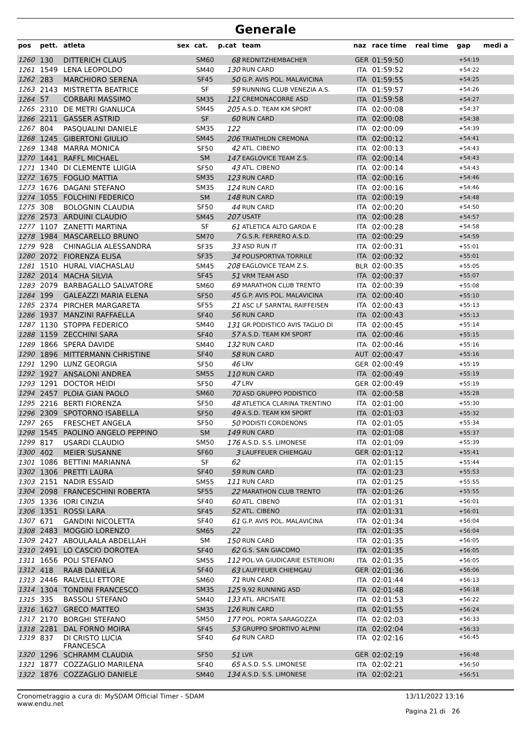Generale
| pos | pett. | atleta | sex | cat. | p.cat | team | naz | race time | real time | gap | medi a |
| --- | --- | --- | --- | --- | --- | --- | --- | --- | --- | --- | --- |
| 1260 | 130 | DITTERICH CLAUS | | SM60 | 68 | REDNITZHEMBACHER | GER | 01:59:50 | | +54:19 | |
| 1261 | 1549 | LENA LEOPOLDO | | SM40 | 130 | RUN CARD | ITA | 01:59:52 | | +54:22 | |
| 1262 | 283 | MARCHIORO SERENA | | SF45 | 50 | G.P. AVIS POL. MALAVICINA | ITA | 01:59:55 | | +54:25 | |
| 1263 | 2143 | MISTRETTA BEATRICE | | SF | 59 | RUNNING CLUB VENEZIA A.S. | ITA | 01:59:57 | | +54:26 | |
| 1264 | 57 | CORBARI MASSIMO | | SM35 | 121 | CREMONACORRE ASD | ITA | 01:59:58 | | +54:27 | |
| 1265 | 2310 | DE METRI GIANLUCA | | SM45 | 205 | A.S.D. TEAM KM SPORT | ITA | 02:00:08 | | +54:37 | |
| 1266 | 2211 | GASSER ASTRID | | SF | 60 | RUN CARD | ITA | 02:00:08 | | +54:38 | |
| 1267 | 804 | PASQUALINI DANIELE | | SM35 | 122 | | ITA | 02:00:09 | | +54:39 | |
| 1268 | 1245 | GIBERTONI GIULIO | | SM45 | 206 | TRIATHLON CREMONA | ITA | 02:00:12 | | +54:41 | |
| 1269 | 1348 | MARRA MONICA | | SF50 | 42 | ATL. CIBENO | ITA | 02:00:13 | | +54:43 | |
| 1270 | 1441 | RAFFL MICHAEL | | SM | 147 | EAGLOVICE TEAM Z.S. | ITA | 02:00:14 | | +54:43 | |
| 1271 | 1340 | DI CLEMENTE LUIGIA | | SF50 | 43 | ATL. CIBENO | ITA | 02:00:14 | | +54:43 | |
| 1272 | 1675 | FOGLIO MATTIA | | SM35 | 123 | RUN CARD | ITA | 02:00:16 | | +54:46 | |
| 1273 | 1676 | DAGANI STEFANO | | SM35 | 124 | RUN CARD | ITA | 02:00:16 | | +54:46 | |
| 1274 | 1055 | FOLCHINI FEDERICO | | SM | 148 | RUN CARD | ITA | 02:00:19 | | +54:48 | |
| 1275 | 308 | BOLOGNIN CLAUDIA | | SF50 | 44 | RUN CARD | ITA | 02:00:20 | | +54:50 | |
| 1276 | 2573 | ARDUINI CLAUDIO | | SM45 | 207 | USATF | ITA | 02:00:28 | | +54:57 | |
| 1277 | 1107 | ZANETTI MARTINA | | SF | 61 | ATLETICA ALTO GARDA E | ITA | 02:00:28 | | +54:58 | |
| 1278 | 1984 | MASCARELLO BRUNO | | SM70 | 7 | G.S.R. FERRERO A.S.D. | ITA | 02:00:29 | | +54:59 | |
| 1279 | 928 | CHINAGLIA ALESSANDRA | | SF35 | 33 | ASD RUN IT | ITA | 02:00:31 | | +55:01 | |
| 1280 | 2072 | FIORENZA ELISA | | SF35 | 34 | POLISPORTIVA TORRILE | ITA | 02:00:32 | | +55:01 | |
| 1281 | 1510 | HURAL VIACHASLAU | | SM45 | 208 | EAGLOVICE TEAM Z.S. | BLR | 02:00:35 | | +55:05 | |
| 1282 | 2014 | MACHA SILVIA | | SF45 | 51 | VRM TEAM ASD | ITA | 02:00:37 | | +55:07 | |
| 1283 | 2079 | BARBAGALLO SALVATORE | | SM60 | 69 | MARATHON CLUB TRENTO | ITA | 02:00:39 | | +55:08 | |
| 1284 | 199 | GALEAZZI MARIA ELENA | | SF50 | 45 | G.P. AVIS POL. MALAVICINA | ITA | 02:00:40 | | +55:10 | |
| 1285 | 2374 | PIRCHER MARGARETA | | SF55 | 21 | ASC LF SARNTAL RAIFFEISEN | ITA | 02:00:43 | | +55:13 | |
| 1286 | 1937 | MANZINI RAFFAELLA | | SF40 | 56 | RUN CARD | ITA | 02:00:43 | | +55:13 | |
| 1287 | 1130 | STOPPA FEDERICO | | SM40 | 131 | GR.PODISTICO AVIS TAGLIO DI | ITA | 02:00:45 | | +55:14 | |
| 1288 | 1159 | ZECCHINI SARA | | SF40 | 57 | A.S.D. TEAM KM SPORT | ITA | 02:00:46 | | +55:15 | |
| 1289 | 1866 | SPERA DAVIDE | | SM40 | 132 | RUN CARD | ITA | 02:00:46 | | +55:16 | |
| 1290 | 1896 | MITTERMANN CHRISTINE | | SF40 | 58 | RUN CARD | AUT | 02:00:47 | | +55:16 | |
| 1291 | 1290 | LUNZ GEORGIA | | SF50 | 46 | LRV | GER | 02:00:49 | | +55:19 | |
| 1292 | 1927 | ANSALONI ANDREA | | SM55 | 110 | RUN CARD | ITA | 02:00:49 | | +55:19 | |
| 1293 | 1291 | DOCTOR HEIDI | | SF50 | 47 | LRV | GER | 02:00:49 | | +55:19 | |
| 1294 | 2457 | PLOIA GIAN PAOLO | | SM60 | 70 | ASD GRUPPO PODISTICO | ITA | 02:00:58 | | +55:28 | |
| 1295 | 2216 | BERTI FIORENZA | | SF50 | 48 | ATLETICA CLARINA TRENTINO | ITA | 02:01:00 | | +55:30 | |
| 1296 | 2309 | SPOTORNO ISABELLA | | SF50 | 49 | A.S.D. TEAM KM SPORT | ITA | 02:01:03 | | +55:32 | |
| 1297 | 265 | FRESCHET ANGELA | | SF50 | 50 | PODISTI CORDENONS | ITA | 02:01:05 | | +55:34 | |
| 1298 | 1545 | PAOLINO ANGELO PEPPINO | | SM | 149 | RUN CARD | ITA | 02:01:08 | | +55:37 | |
| 1299 | 817 | USARDI CLAUDIO | | SM50 | 176 | A.S.D. S.S. LIMONESE | ITA | 02:01:09 | | +55:39 | |
| 1300 | 402 | MEIER SUSANNE | | SF60 | 3 | LAUFFEUER CHIEMGAU | GER | 02:01:12 | | +55:41 | |
| 1301 | 1086 | BETTINI MARIANNA | | SF | 62 | | ITA | 02:01:15 | | +55:44 | |
| 1302 | 1306 | PRETTI LAURA | | SF40 | 59 | RUN CARD | ITA | 02:01:23 | | +55:53 | |
| 1303 | 2151 | NADIR ESSAID | | SM55 | 111 | RUN CARD | ITA | 02:01:25 | | +55:55 | |
| 1304 | 2098 | FRANCESCHINI ROBERTA | | SF55 | 22 | MARATHON CLUB TRENTO | ITA | 02:01:26 | | +55:55 | |
| 1305 | 1336 | IORI CINZIA | | SF40 | 60 | ATL. CIBENO | ITA | 02:01:31 | | +56:01 | |
| 1306 | 1351 | ROSSI LARA | | SF45 | 52 | ATL. CIBENO | ITA | 02:01:31 | | +56:01 | |
| 1307 | 671 | GANDINI NICOLETTA | | SF40 | 61 | G.P. AVIS POL. MALAVICINA | ITA | 02:01:34 | | +56:04 | |
| 1308 | 2483 | MOGGIO LORENZO | | SM65 | 22 | | ITA | 02:01:35 | | +56:04 | |
| 1309 | 2427 | ABOULAALA ABDELLAH | | SM | 150 | RUN CARD | ITA | 02:01:35 | | +56:05 | |
| 1310 | 2491 | LO CASCIO DOROTEA | | SF40 | 62 | G.S. SAN GIACOMO | ITA | 02:01:35 | | +56:05 | |
| 1311 | 1656 | POLI STEFANO | | SM55 | 112 | POL.VA GIUDICARIE ESTERIORI | ITA | 02:01:35 | | +56:05 | |
| 1312 | 418 | RAAB DANIELA | | SF40 | 63 | LAUFFEUER CHIEMGAU | GER | 02:01:36 | | +56:06 | |
| 1313 | 2446 | RALVELLI ETTORE | | SM60 | 71 | RUN CARD | ITA | 02:01:44 | | +56:13 | |
| 1314 | 1304 | TONDINI FRANCESCO | | SM35 | 125 | 9,92 RUNNING ASD | ITA | 02:01:48 | | +56:18 | |
| 1315 | 335 | BASSOLI STEFANO | | SM40 | 133 | ATL. ARCISATE | ITA | 02:01:53 | | +56:22 | |
| 1316 | 1627 | GRECO MATTEO | | SM35 | 126 | RUN CARD | ITA | 02:01:55 | | +56:24 | |
| 1317 | 2170 | BORGHI STEFANO | | SM50 | 177 | POL. PORTA SARAGOZZA | ITA | 02:02:03 | | +56:33 | |
| 1318 | 2281 | DAL FORNO MOIRA | | SF45 | 53 | GRUPPO SPORTIVO ALPINI | ITA | 02:02:04 | | +56:33 | |
| 1319 | 837 | DI CRISTO LUCIA FRANCESCA | | SF40 | 64 | RUN CARD | ITA | 02:02:16 | | +56:45 | |
| 1320 | 1296 | SCHRAMM CLAUDIA | | SF50 | 51 | LVR | GER | 02:02:19 | | +56:48 | |
| 1321 | 1877 | COZZAGLIO MARILENA | | SF40 | 65 | A.S.D. S.S. LIMONESE | ITA | 02:02:21 | | +56:50 | |
| 1322 | 1876 | COZZAGLIO DANIELE | | SM40 | 134 | A.S.D. S.S. LIMONESE | ITA | 02:02:21 | | +56:51 | |
Cronometraggio a cura di: MySDAM Official Timer - SDAM
www.endu.net
13/11/2022 13:16
Pagina 21 di 26